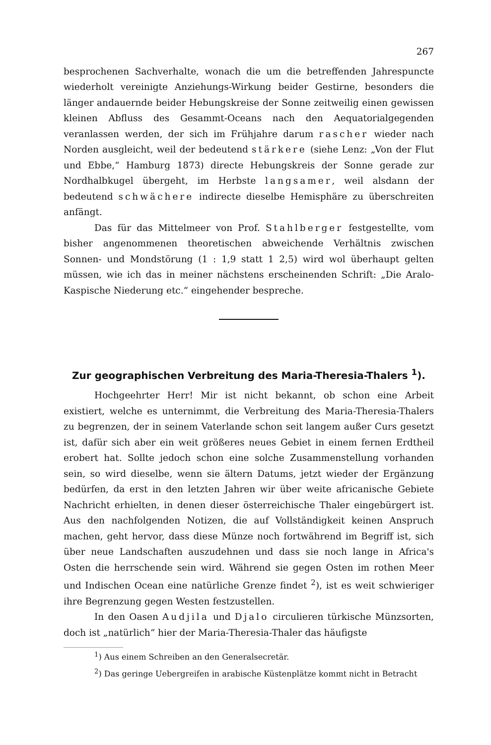267
besprochenen Sachverhalte, wonach die um die betreffenden Jahrespuncte wiederholt vereinigte Anziehungs-Wirkung beider Gestirne, besonders die länger andauernde beider Hebungskreise der Sonne zeitweilig einen gewissen kleinen Abfluss des Gesammt-Oceans nach den Aequatorialgegenden veranlassen werden, der sich im Frühjahre darum rascher wieder nach Norden ausgleicht, weil der bedeutend stärkere (siehe Lenz: „Von der Flut und Ebbe,“ Hamburg 1873) directe Hebungskreis der Sonne gerade zur Nordhalbkugel übergeht, im Herbste langsamer, weil alsdann der bedeutend schwächere indirecte dieselbe Hemisphäre zu überschreiten anfängt.
Das für das Mittelmeer von Prof. Stahlberger festgestellte, vom bisher angenommenen theoretischen abweichende Verhältnis zwischen Sonnen- und Mondstörung (1 : 1,9 statt 1 2,5) wird wol überhaupt gelten müssen, wie ich das in meiner nächstens erscheinenden Schrift: „Die Aralo-Kaspische Niederung etc.“ eingehender bespreche.
Zur geographischen Verbreitung des Maria-Theresia-Thalers <sup>1</sup>).
Hochgeehrter Herr! Mir ist nicht bekannt, ob schon eine Arbeit existiert, welche es unternimmt, die Verbreitung des Maria-Theresia-Thalers zu begrenzen, der in seinem Vaterlande schon seit langem außer Curs gesetzt ist, dafür sich aber ein weit größeres neues Gebiet in einem fernen Erdtheil erobert hat. Sollte jedoch schon eine solche Zusammenstellung vorhanden sein, so wird dieselbe, wenn sie ältern Datums, jetzt wieder der Ergänzung bedürfen, da erst in den letzten Jahren wir über weite africanische Gebiete Nachricht erhielten, in denen dieser österreichische Thaler eingebürgert ist. Aus den nachfolgenden Notizen, die auf Vollständigkeit keinen Anspruch machen, geht hervor, dass diese Münze noch fortwährend im Begriff ist, sich über neue Landschaften auszudehnen und dass sie noch lange in Africa's Osten die herrschende sein wird. Während sie gegen Osten im rothen Meer und Indischen Ocean eine natürliche Grenze findet <sup>2</sup>), ist es weit schwieriger ihre Begrenzung gegen Westen festzustellen.
In den Oasen Audjila und Djalo circulieren türkische Münzsorten, doch ist „natürlich“ hier der Maria-Theresia-Thaler das häufigste
<sup>1</sup>) Aus einem Schreiben an den Generalsecretär.
<sup>2</sup>) Das geringe Uebergreifen in arabische Küstenplätze kommt nicht in Betracht